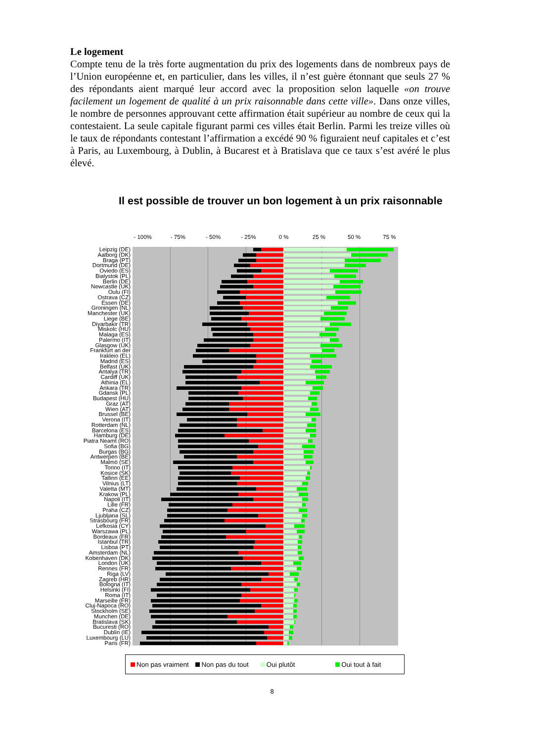Le logement
Compte tenu de la très forte augmentation du prix des logements dans de nombreux pays de l’Union européenne et, en particulier, dans les villes, il n’est guère étonnant que seuls 27 % des répondants aient marqué leur accord avec la proposition selon laquelle «on trouve facilement un logement de qualité à un prix raisonnable dans cette ville». Dans onze villes, le nombre de personnes approuvant cette affirmation était supérieur au nombre de ceux qui la contestaient. La seule capitale figurant parmi ces villes était Berlin. Parmi les treize villes où le taux de répondants contestant l’affirmation a excédé 90 % figuraient neuf capitales et c’est à Paris, au Luxembourg, à Dublin, à Bucarest et à Bratislava que ce taux s’est avéré le plus élevé.
Il est possible de trouver un bon logement à un prix raisonnable
- 100% - 75% - 50% - 25% 0 % 25 % 50 % 75 %
Leipzig (DE)
Aalborg (DK)
Braga (PT)
Dortmund (DE)
Oviedo (ES)
Bialystok (PL)
Berlin (DE)
Newcastle (UK)
Oulu (FI)
Ostrava (CZ)
Essen (DE)
Groningen (NL)
Manchester (UK)
Liege (BE)
Diyarbakir (TR)
Miskolc (HU)
Malaga (ES)
Palermo (IT)
Glasgow (UK)
Frankfurt an der
Irakleio (EL)
Madrid (ES)
Belfast (UK)
Antalya (TR)
Cardiff (UK)
Athinia (EL)
Ankara (TR)
Gdansk (PL)
Budapest (HU)
Graz (AT)
Wien (AT)
Brussel (BE)
Verona (IT)
Rotterdam (NL)
Barcelona (ES)
Hamburg (DE)
Piatra Neamt (RO)
Sofia (BG)
Burgas (BG)
Antwerpen (BE)
Malmö (SE)
Torino (IT)
Kosice (SK)
Tallinn (EE)
Vilnius (LT)
Valetta (MT)
Krakow (PL)
Napoli (IT)
Lille (FR)
Praha (CZ)
Ljubljana (SL)
Strasbourg (FR)
Lefkosia (CY)
Warszawa (PL)
Bordeaux (FR)
Istanbul (TR)
Lisboa (PT)
Amsterdam (NL)
Kobenhaven (DK)
London (UK)
Rennes (FR)
Riga (LV)
Zagreb (HR)
Bologna (IT)
Helsinki (FI)
Roma (IT)
Marseille (FR)
Cluj-Napoca (RO)
Stockholm (SE)
Munchen (DE)
Bratislava (SK)
Bucuresti (RO)
Dublin (IE)
Luxembourg (LU)
Paris (FR)
Non pas vraiment Non pas du tout Oui plutôt Oui tout à fait
8